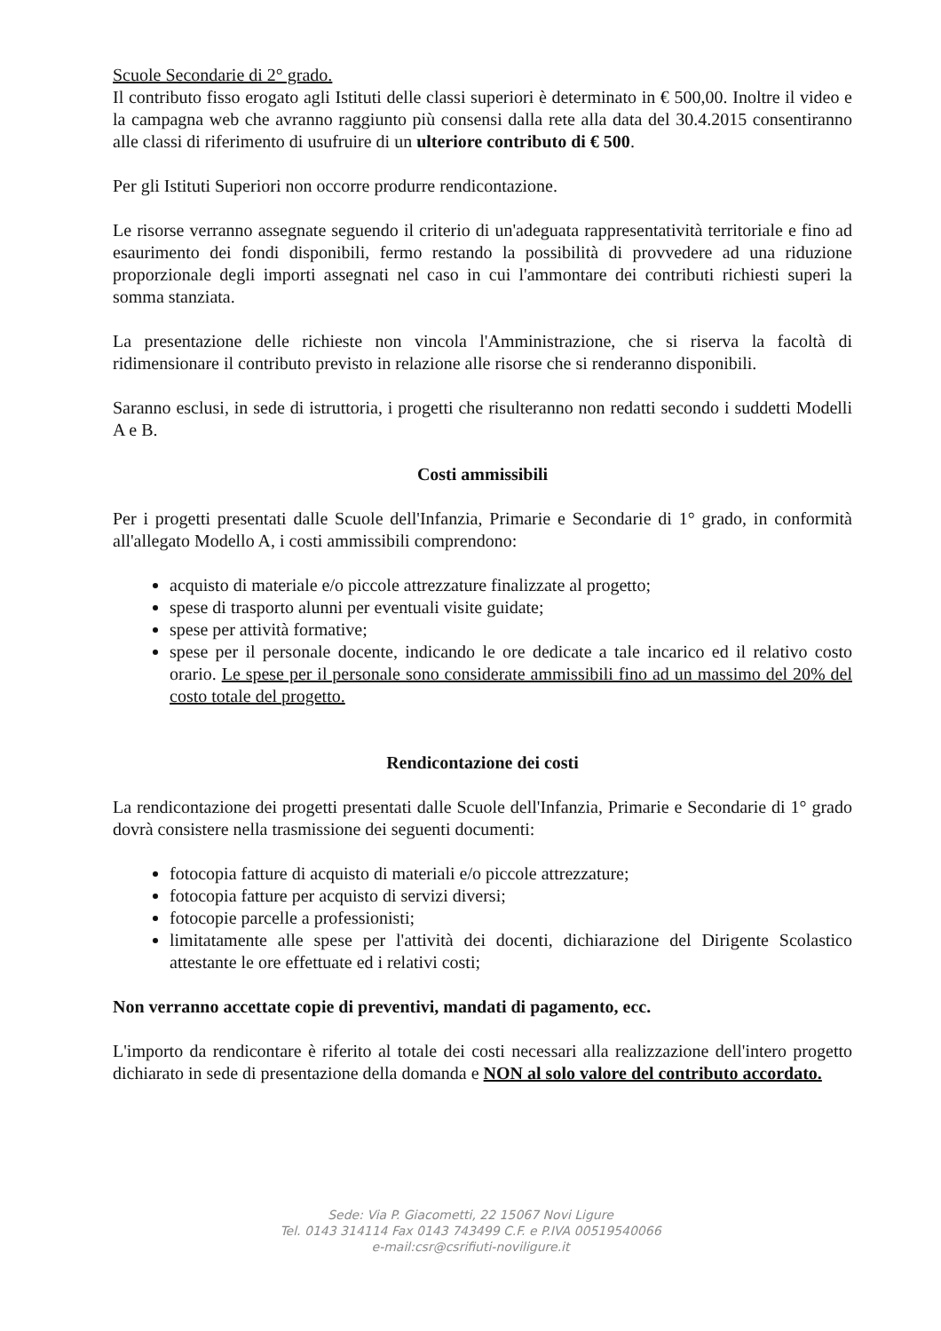Scuole Secondarie di 2° grado.
Il contributo fisso erogato agli Istituti delle classi superiori è determinato in € 500,00. Inoltre il video e la campagna web che avranno raggiunto più consensi dalla rete alla data del 30.4.2015 consentiranno alle classi di riferimento di usufruire di un ulteriore contributo di € 500.
Per gli Istituti Superiori non occorre produrre rendicontazione.
Le risorse verranno assegnate seguendo il criterio di un'adeguata rappresentatività territoriale e fino ad esaurimento dei fondi disponibili, fermo restando la possibilità di provvedere ad una riduzione proporzionale degli importi assegnati nel caso in cui l'ammontare dei contributi richiesti superi la somma stanziata.
La presentazione delle richieste non vincola l'Amministrazione, che si riserva la facoltà di ridimensionare il contributo previsto in relazione alle risorse che si renderanno disponibili.
Saranno esclusi, in sede di istruttoria, i progetti che risulteranno non redatti secondo i suddetti Modelli A e B.
Costi ammissibili
Per i progetti presentati dalle Scuole dell'Infanzia, Primarie e Secondarie di 1° grado, in conformità all'allegato Modello A, i costi ammissibili comprendono:
acquisto di materiale e/o piccole attrezzature finalizzate al progetto;
spese di trasporto alunni per eventuali visite guidate;
spese per attività formative;
spese per il personale docente, indicando le ore dedicate a tale incarico ed il relativo costo orario. Le spese per il personale sono considerate ammissibili fino ad un massimo del 20% del costo totale del progetto.
Rendicontazione dei costi
La rendicontazione dei progetti presentati dalle Scuole dell'Infanzia, Primarie e Secondarie di 1° grado dovrà consistere nella trasmissione dei seguenti documenti:
fotocopia fatture di acquisto di materiali e/o piccole attrezzature;
fotocopia fatture per acquisto di servizi diversi;
fotocopie parcelle a professionisti;
limitatamente alle spese per l'attività dei docenti, dichiarazione del Dirigente Scolastico attestante le ore effettuate ed i relativi costi;
Non verranno accettate copie di preventivi, mandati di pagamento, ecc.
L'importo da rendicontare è riferito al totale dei costi necessari alla realizzazione dell'intero progetto dichiarato in sede di presentazione della domanda e NON al solo valore del contributo accordato.
Sede: Via P. Giacometti, 22 15067 Novi Ligure
Tel. 0143 314114 Fax 0143 743499 C.F. e P.IVA 00519540066
e-mail:csr@csrifiuti-noviligure.it